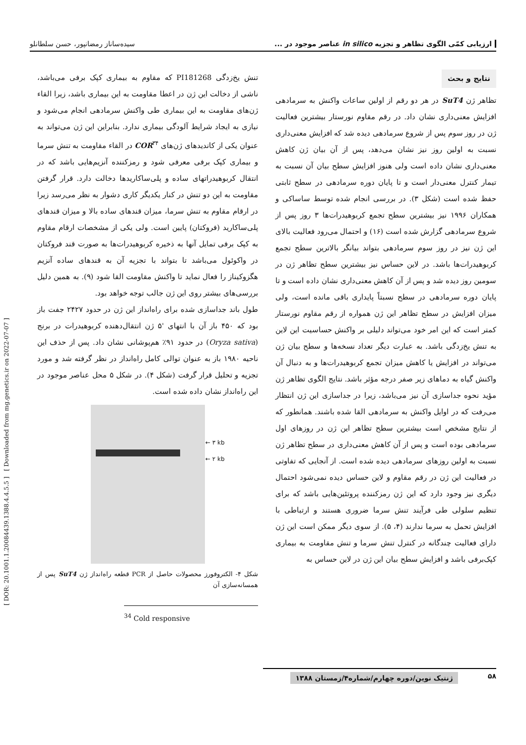ارزیابی کمّی الگوی تظاهر و تجزیه in silico عناصر موجود در ...
سیده‌ساناز رمضانپور، حسن سلطانلو
[ DOR: 20.1001.1.20084439.1388.4.4.5.5 ] [ Downloaded from mg.genetics.ir on 2022-07-07 ]
نتایج و بحث
تظاهر ژن SuT4 در هر دو رقم از اولین ساعات واکنش به سرمادهی افزایش معنی‌داری نشان داد. در رقم مقاوم نورستار بیشترین فعالیت ژن در روز سوم پس از شروع سرمادهی دیده شد که افزایش معنی‌داری نسبت به اولین روز نیز نشان می‌دهد، پس از آن بیان ژن کاهش معنی‌داری نشان داده است ولی هنوز افزایش سطح بیان آن نسبت به تیمار کنترل معنی‌دار است و تا پایان دوره سرمادهی در سطح ثابتی حفظ شده است (شکل ۳). در بررسی انجام شده توسط ساساکی و همکاران ۱۹۹۶ نیز بیشترین سطح تجمع کربوهیدرات‌ها ۳ روز پس از شروع سرمادهی گزارش شده است (۱۶) و احتمال می‌رود فعالیت بالای این ژن نیز در روز سوم سرمادهی بتواند بیانگر بالاترین سطح تجمع کربوهیدرات‌ها باشد. در لاین حساس نیز بیشترین سطح تظاهر ژن در سومین روز دیده شد و پس از آن کاهش معنی‌داری نشان داده است و تا پایان دوره سرمادهی در سطح نسبتاً پایداری باقی مانده است، ولی میزان افزایش در سطح تظاهر این ژن همواره از رقم مقاوم نورستار کمتر است که این امر خود می‌تواند دلیلی بر واکنش حساسیت این لاین به تنش یخ‌زدگی باشد. به عبارت دیگر تعداد نسخه‌ها و سطح بیان ژن می‌تواند در افزایش یا کاهش میزان تجمع کربوهیدرات‌ها و به دنبال آن واکنش گیاه به دماهای زیر صفر درجه مؤثر باشد. نتایج الگوی تظاهر ژن مؤید نحوه جداسازی آن نیز می‌باشد، زیرا در جداسازی این ژن انتظار می‌رفت که در اوایل واکنش به سرمادهی القا شده باشند. همانطور که از نتایج مشخص است بیشترین سطح تظاهر این ژن در روزهای اول سرمادهی بوده است و پس از آن کاهش معنی‌داری در سطح تظاهر ژن نسبت به اولین روزهای سرمادهی دیده شده است. از آنجایی که تفاوتی در فعالیت این ژن در رقم مقاوم و لاین حساس دیده نمی‌شود احتمال دیگری نیز وجود دارد که این ژن رمزکننده پروتئین‌هایی باشد که برای تنظیم سلولی طی فرآیند تنش سرما ضروری هستند و ارتباطی با افزایش تحمل به سرما ندارند (۴، ۵). از سوی دیگر ممکن است این ژن دارای فعالیت چندگانه در کنترل تنش سرما و تنش مقاومت به بیماری کپک‌برفی باشد و افزایش سطح بیان این ژن در لاین حساس به
تنش یخ‌زدگی PI181268 که مقاوم به بیماری کپک برفی می‌باشد، ناشی از دخالت این ژن در اعطا مقاومت به این بیماری باشد، زیرا القاء ژن‌های مقاومت به این بیماری طی واکنش سرمادهی انجام می‌شود و نیازی به ایجاد شرایط آلودگی بیماری ندارد. بنابراین این ژن می‌تواند به عنوان یکی از کاندیدهای ژن‌های COR<sup>۳۴</sup> در القاء مقاومت به تنش سرما و بیماری کپک برفی معرفی شود و رمزکننده آنزیم‌هایی باشد که در انتقال کربوهیدراتهای ساده و پلی‌ساکاریدها دخالت دارد. قرار گرفتن مقاومت به این دو تنش در کنار یکدیگر کاری دشوار به نظر می‌رسد زیرا در ارقام مقاوم به تنش سرما، میزان قندهای ساده بالا و میزان قندهای پلی‌ساکارید (فروکتان) پایین است. ولی یکی از مشخصات ارقام مقاوم به کپک برفی تمایل آنها به ذخیره کربوهیدرات‌ها به صورت قند فروکتان در واکوئول می‌باشد تا بتواند با تجزیه آن به قندهای ساده آنزیم هگزوکیناز را فعال نماید تا واکنش مقاومت القا شود (۹). به همین دلیل بررسی‌های بیشتر روی این ژن جالب توجه خواهد بود.
طول باند جداسازی شده برای راه‌انداز این ژن در حدود ۲۴۲۷ جفت باز بود که ۴۵۰ باز آن با انتهای '۵ ژن انتقال‌دهنده کربوهیدرات در برنج (Oryza sativa) در حدود ۹۱٪ هم‌پوشانی نشان داد. پس از حذف این ناحیه ۱۹۸۰ باز به عنوان توالی کامل راه‌انداز در نظر گرفته شد و مورد تجزیه و تحلیل قرار گرفت (شکل ۴). در شکل ۵ محل عناصر موجود در این راه‌انداز نشان داده شده است.
← ۳ kb
← ۲ kb
شکل ۴- الکتروفورز محصولات حاصل از PCR قطعه راه‌انداز ژن SuT4 پس از همسانه‌سازی آن
<sup>34</sup> Cold responsive
۵۸
ژنتیک نوین/دوره چهارم/شماره۴/زمستان ۱۳۸۸